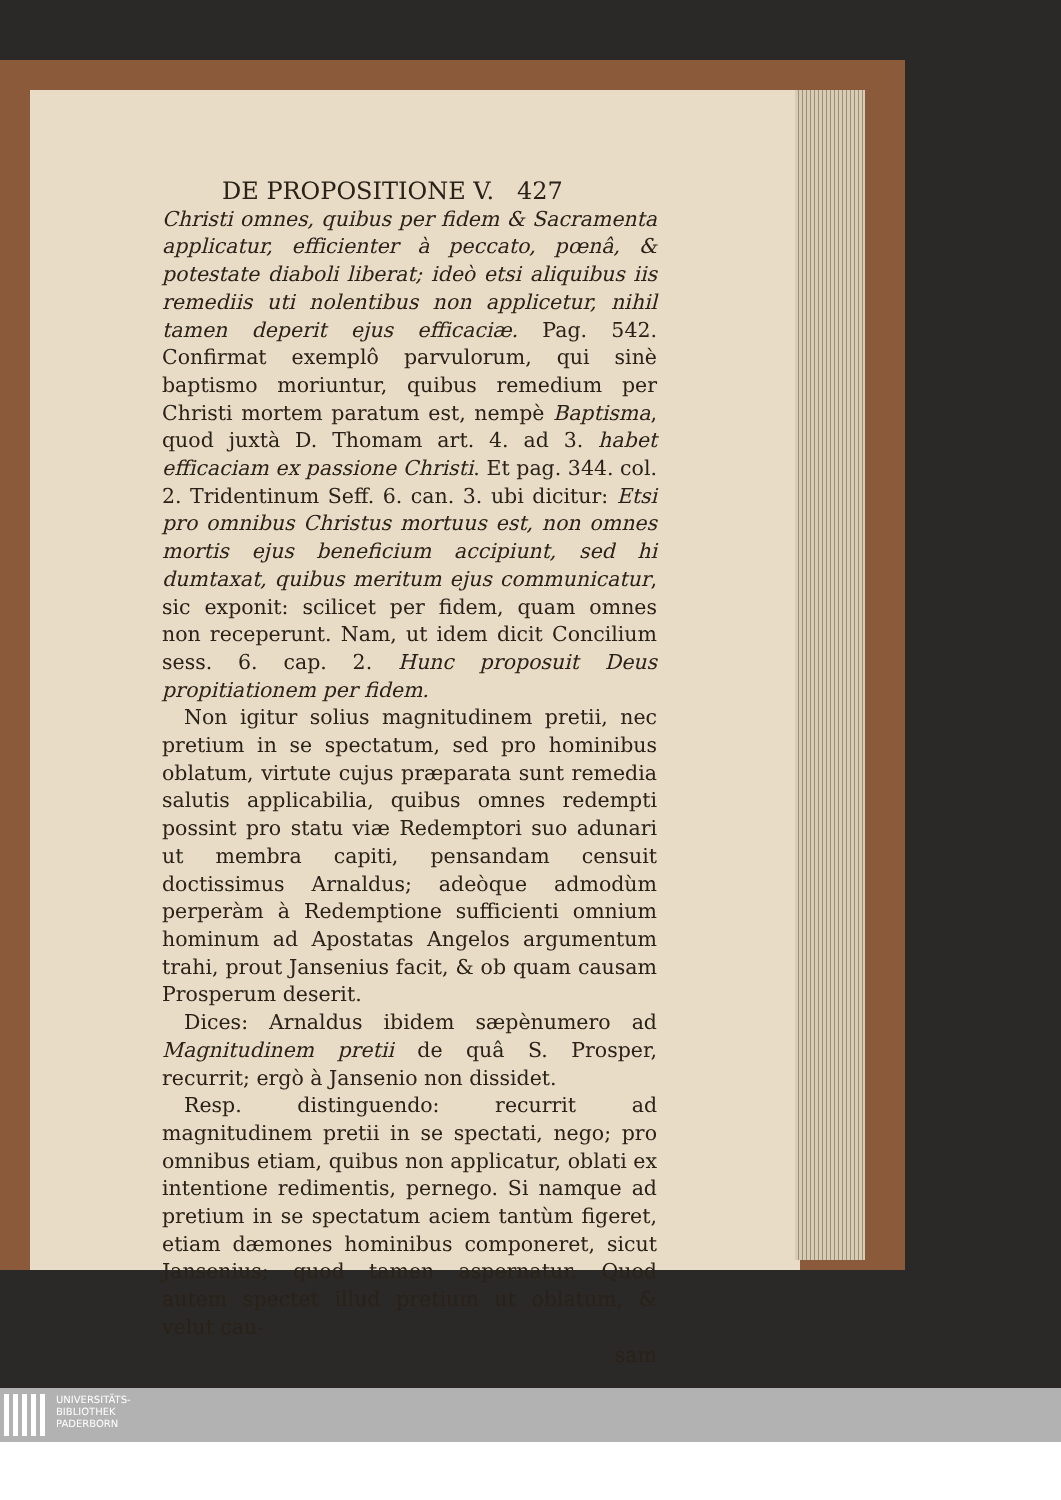DE PROPOSITIONE V. 427
Christi omnes, quibus per fidem & Sacramenta applicatur, efficienter à peccato, pœnâ, & potestate diaboli liberat; ideò etsi aliquibus iis remediis uti nolentibus non applicetur, nihil tamen deperit ejus efficaciæ. Pag. 542. Confirmat exemplô parvulorum, qui sinè baptismo moriuntur, quibus remedium per Christi mortem paratum est, nempè Baptisma, quod juxtà D. Thomam art. 4. ad 3. habet efficaciam ex passione Christi. Et pag. 344. col. 2. Tridentinum Seff. 6. can. 3. ubi dicitur: Etsi pro omnibus Christus mortuus est, non omnes mortis ejus beneficium accipiunt, sed hi dumtaxat, quibus meritum ejus communicatur, sic exponit: scilicet per fidem, quam omnes non receperunt. Nam, ut idem dicit Concilium sess. 6. cap. 2. Hunc proposuit Deus propitiationem per fidem.
Non igitur solius magnitudinem pretii, nec pretium in se spectatum, sed pro hominibus oblatum, virtute cujus præparata sunt remedia salutis applicabilia, quibus omnes redempti possint pro statu viæ Redemptori suo adunari ut membra capiti, pensandam censuit doctissimus Arnaldus; adeòque admodùm perperàm à Redemptione sufficienti omnium hominum ad Apostatas Angelos argumentum trahi, prout Jansenius facit, & ob quam causam Prosperum deserit.
Dices: Arnaldus ibidem sæpènumero ad Magnitudinem pretii de quâ S. Prosper, recurrit; ergò à Jansenio non dissidet.
Resp. distinguendo: recurrit ad magnitudinem pretii in se spectati, nego; pro omnibus etiam, quibus non applicatur, oblati ex intentione redimentis, pernego. Si namque ad pretium in se spectatum aciem tantùm figeret, etiam dæmones hominibus componeret, sicut Jansenius; quod tamen aspernatur. Quod autem spectet illud pretium ut oblatum, & velut cau-
sam
UNIVERSITÄTS-
BIBLIOTHEK
PADERBORN